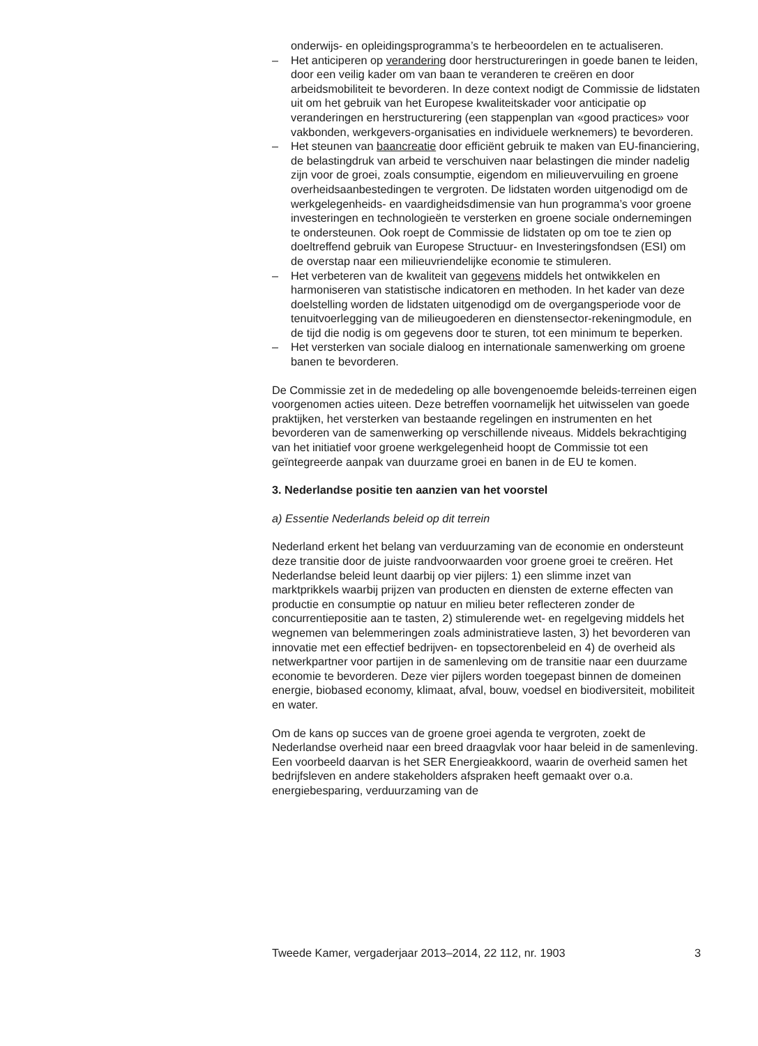onderwijs- en opleidingsprogramma’s te herbeoordelen en te actualiseren.
– Het anticiperen op verandering door herstructureringen in goede banen te leiden, door een veilig kader om van baan te veranderen te creëren en door arbeidsmobiliteit te bevorderen. In deze context nodigt de Commissie de lidstaten uit om het gebruik van het Europese kwaliteitskader voor anticipatie op veranderingen en herstructurering (een stappenplan van «good practices» voor vakbonden, werkgevers-organisaties en individuele werknemers) te bevorderen.
– Het steunen van baancreatie door efficiënt gebruik te maken van EU-financiering, de belastingdruk van arbeid te verschuiven naar belastingen die minder nadelig zijn voor de groei, zoals consumptie, eigendom en milieuvervuiling en groene overheidsaanbestedingen te vergroten. De lidstaten worden uitgenodigd om de werkgelegenheids- en vaardigheidsdimensie van hun programma’s voor groene investeringen en technologieën te versterken en groene sociale ondernemingen te ondersteunen. Ook roept de Commissie de lidstaten op om toe te zien op doeltreffend gebruik van Europese Structuur- en Investeringsfondsen (ESI) om de overstap naar een milieuvriendelijke economie te stimuleren.
– Het verbeteren van de kwaliteit van gegevens middels het ontwikkelen en harmoniseren van statistische indicatoren en methoden. In het kader van deze doelstelling worden de lidstaten uitgenodigd om de overgangsperiode voor de tenuitvoerlegging van de milieugoederen en dienstensector-rekeningmodule, en de tijd die nodig is om gegevens door te sturen, tot een minimum te beperken.
– Het versterken van sociale dialoog en internationale samenwerking om groene banen te bevorderen.
De Commissie zet in de mededeling op alle bovengenoemde beleids-terreinen eigen voorgenomen acties uiteen. Deze betreffen voornamelijk het uitwisselen van goede praktijken, het versterken van bestaande regelingen en instrumenten en het bevorderen van de samenwerking op verschillende niveaus. Middels bekrachtiging van het initiatief voor groene werkgelegenheid hoopt de Commissie tot een geïntegreerde aanpak van duurzame groei en banen in de EU te komen.
3. Nederlandse positie ten aanzien van het voorstel
a) Essentie Nederlands beleid op dit terrein
Nederland erkent het belang van verduurzaming van de economie en ondersteunt deze transitie door de juiste randvoorwaarden voor groene groei te creëren. Het Nederlandse beleid leunt daarbij op vier pijlers: 1) een slimme inzet van marktprikkels waarbij prijzen van producten en diensten de externe effecten van productie en consumptie op natuur en milieu beter reflecteren zonder de concurrentiepositie aan te tasten, 2) stimulerende wet- en regelgeving middels het wegnemen van belemmeringen zoals administratieve lasten, 3) het bevorderen van innovatie met een effectief bedrijven- en topsectorenbeleid en 4) de overheid als netwerkpartner voor partijen in de samenleving om de transitie naar een duurzame economie te bevorderen. Deze vier pijlers worden toegepast binnen de domeinen energie, biobased economy, klimaat, afval, bouw, voedsel en biodiversiteit, mobiliteit en water.
Om de kans op succes van de groene groei agenda te vergroten, zoekt de Nederlandse overheid naar een breed draagvlak voor haar beleid in de samenleving. Een voorbeeld daarvan is het SER Energieakkoord, waarin de overheid samen het bedrijfsleven en andere stakeholders afspraken heeft gemaakt over o.a. energiebesparing, verduurzaming van de
Tweede Kamer, vergaderjaar 2013–2014, 22 112, nr. 1903 3